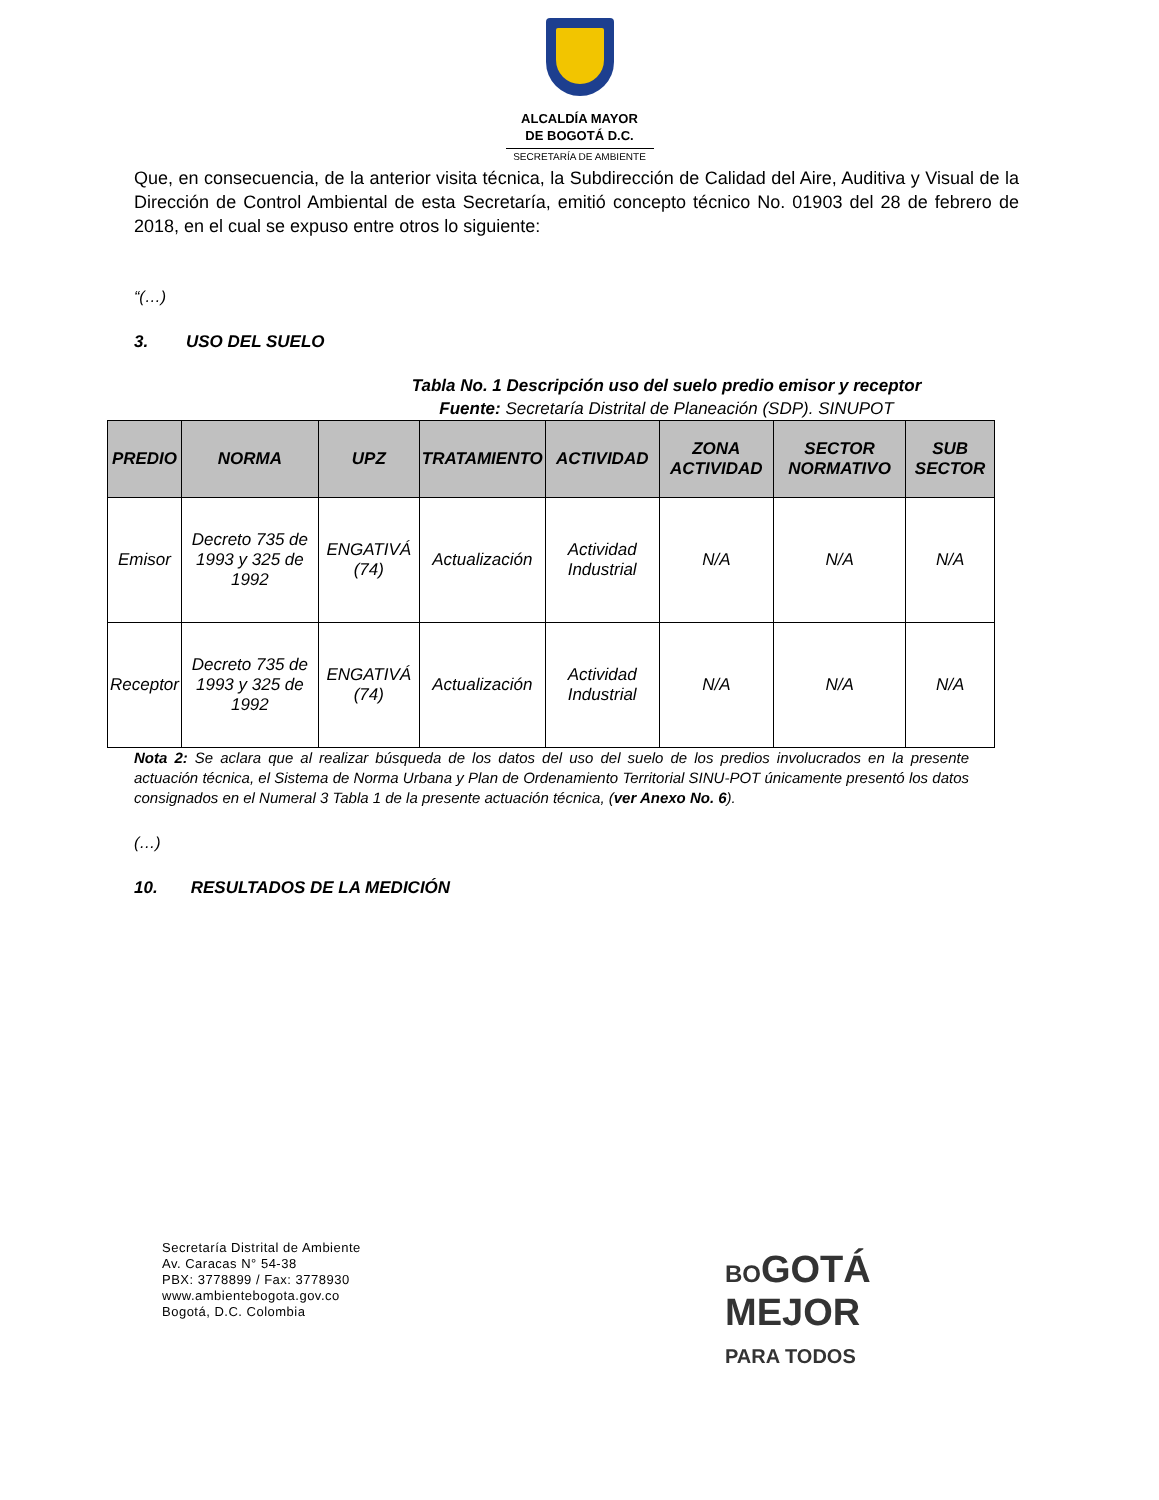ALCALDÍA MAYOR
DE BOGOTÁ D.C.
SECRETARÍA DE AMBIENTE
Que, en consecuencia, de la anterior visita técnica, la Subdirección de Calidad del Aire, Auditiva y Visual de la Dirección de Control Ambiental de esta Secretaría, emitió concepto técnico No. 01903 del 28 de febrero de 2018, en el cual se expuso entre otros lo siguiente:
“(…)
3. USO DEL SUELO
Tabla No. 1 Descripción uso del suelo predio emisor y receptor
Fuente: Secretaría Distrital de Planeación (SDP). SINUPOT
| PREDIO | NORMA | UPZ | TRATAMIENTO | ACTIVIDAD | ZONA ACTIVIDAD | SECTOR NORMATIVO | SUB SECTOR |
| --- | --- | --- | --- | --- | --- | --- | --- |
| Emisor | Decreto 735 de 1993 y 325 de 1992 | ENGATIVÁ (74) | Actualización | Actividad Industrial | N/A | N/A | N/A |
| Receptor | Decreto 735 de 1993 y 325 de 1992 | ENGATIVÁ (74) | Actualización | Actividad Industrial | N/A | N/A | N/A |
Nota 2: Se aclara que al realizar búsqueda de los datos del uso del suelo de los predios involucrados en la presente actuación técnica, el Sistema de Norma Urbana y Plan de Ordenamiento Territorial SINU-POT únicamente presentó los datos consignados en el Numeral 3 Tabla 1 de la presente actuación técnica, (ver Anexo No. 6).
(…)
10. RESULTADOS DE LA MEDICIÓN
Secretaría Distrital de Ambiente
Av. Caracas N° 54-38
PBX: 3778899 / Fax: 3778930
www.ambientebogota.gov.co
Bogotá, D.C. Colombia
BOGOTÁ
MEJOR
PARA TODOS